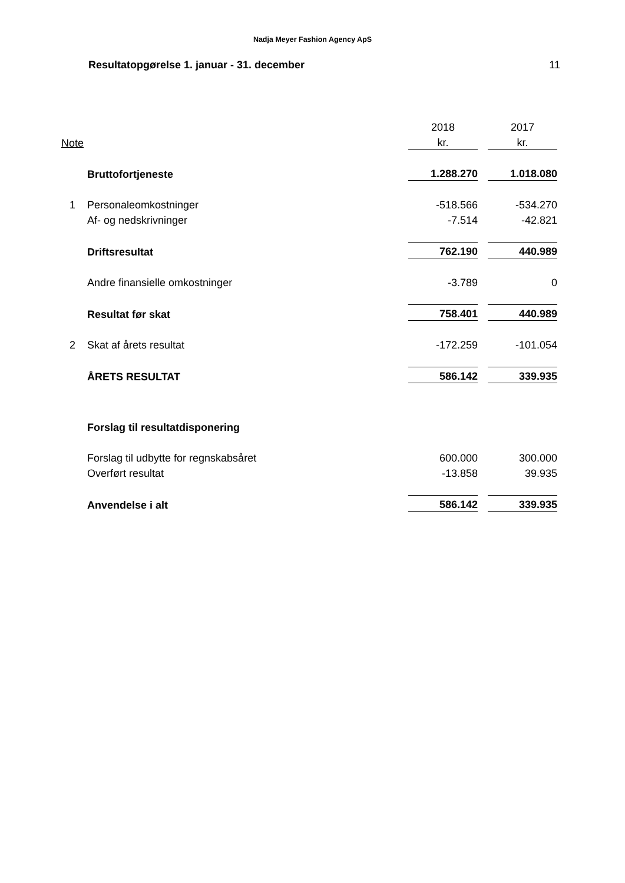Nadja Meyer Fashion Agency ApS
Resultatopgørelse 1. januar - 31. december 11
| | | 2018 | | 2017 |
| Note | | kr. | | kr. |
| | Bruttofortjeneste | 1.288.270 | | 1.018.080 |
| 1 | Personaleomkostninger | -518.566 | | -534.270 |
| | Af- og nedskrivninger | -7.514 | | -42.821 |
| | Driftsresultat | 762.190 | | 440.989 |
| | Andre finansielle omkostninger | -3.789 | | 0 |
| | Resultat før skat | 758.401 | | 440.989 |
| 2 | Skat af årets resultat | -172.259 | | -101.054 |
| | ÅRETS RESULTAT | 586.142 | | 339.935 |
| | Forslag til resultatdisponering | | | |
| | Forslag til udbytte for regnskabsåret | 600.000 | | 300.000 |
| | Overført resultat | -13.858 | | 39.935 |
| | Anvendelse i alt | 586.142 | | 339.935 |